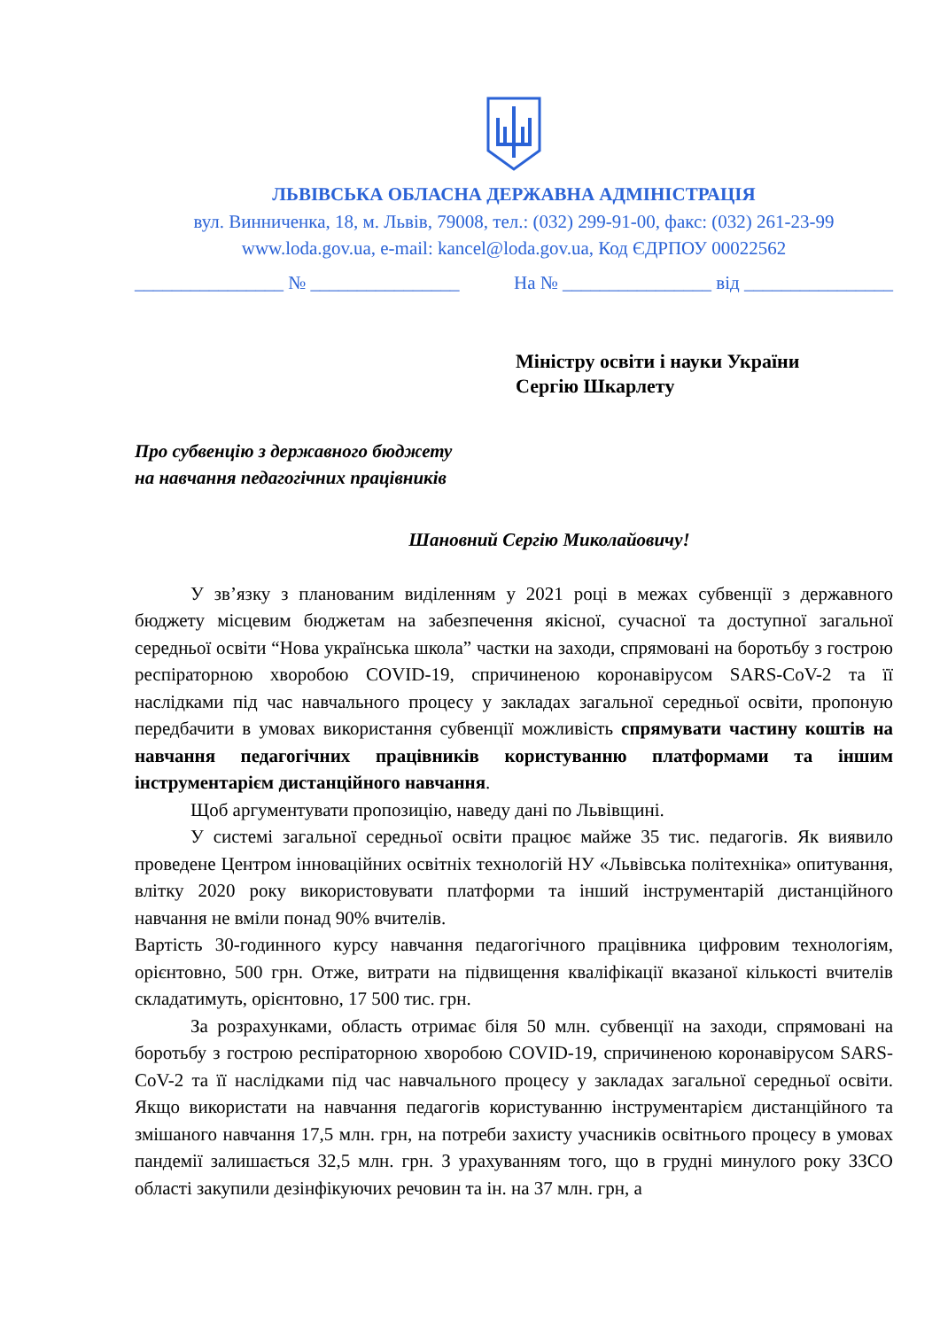ЛЬВІВСЬКА ОБЛАСНА ДЕРЖАВНА АДМІНІСТРАЦІЯ
вул. Винниченка, 18, м. Львів, 79008, тел.: (032) 299-91-00, факс: (032) 261-23-99
www.loda.gov.ua, e-mail: kancel@loda.gov.ua, Код ЄДРПОУ 00022562
________________ № ________________ На № ________________ від ________________
Міністру освіти і науки України
Сергію Шкарлету
Про субвенцію з державного бюджету
на навчання педагогічних працівників
Шановний Сергію Миколайовичу!
У зв’язку з планованим виділенням у 2021 році в межах субвенції з державного бюджету місцевим бюджетам на забезпечення якісної, сучасної та доступної загальної середньої освіти “Нова українська школа” частки на заходи, спрямовані на боротьбу з гострою респіраторною хворобою COVID-19, спричиненою коронавірусом SARS-CoV-2 та її наслідками під час навчального процесу у закладах загальної середньої освіти, пропоную передбачити в умовах використання субвенції можливість спрямувати частину коштів на навчання педагогічних працівників користуванню платформами та іншим інструментарієм дистанційного навчання.
Щоб аргументувати пропозицію, наведу дані по Львівщині.
У системі загальної середньої освіти працює майже 35 тис. педагогів. Як виявило проведене Центром інноваційних освітніх технологій НУ «Львівська політехніка» опитування, влітку 2020 року використовувати платформи та інший інструментарій дистанційного навчання не вміли понад 90% вчителів.
Вартість 30-годинного курсу навчання педагогічного працівника цифровим технологіям, орієнтовно, 500 грн. Отже, витрати на підвищення кваліфікації вказаної кількості вчителів складатимуть, орієнтовно, 17 500 тис. грн.
За розрахунками, область отримає біля 50 млн. субвенції на заходи, спрямовані на боротьбу з гострою респіраторною хворобою COVID-19, спричиненою коронавірусом SARS-CoV-2 та її наслідками під час навчального процесу у закладах загальної середньої освіти. Якщо використати на навчання педагогів користуванню інструментарієм дистанційного та змішаного навчання 17,5 млн. грн, на потреби захисту учасників освітнього процесу в умовах пандемії залишається 32,5 млн. грн. З урахуванням того, що в грудні минулого року ЗЗСО області закупили дезінфікуючих речовин та ін. на 37 млн. грн, а